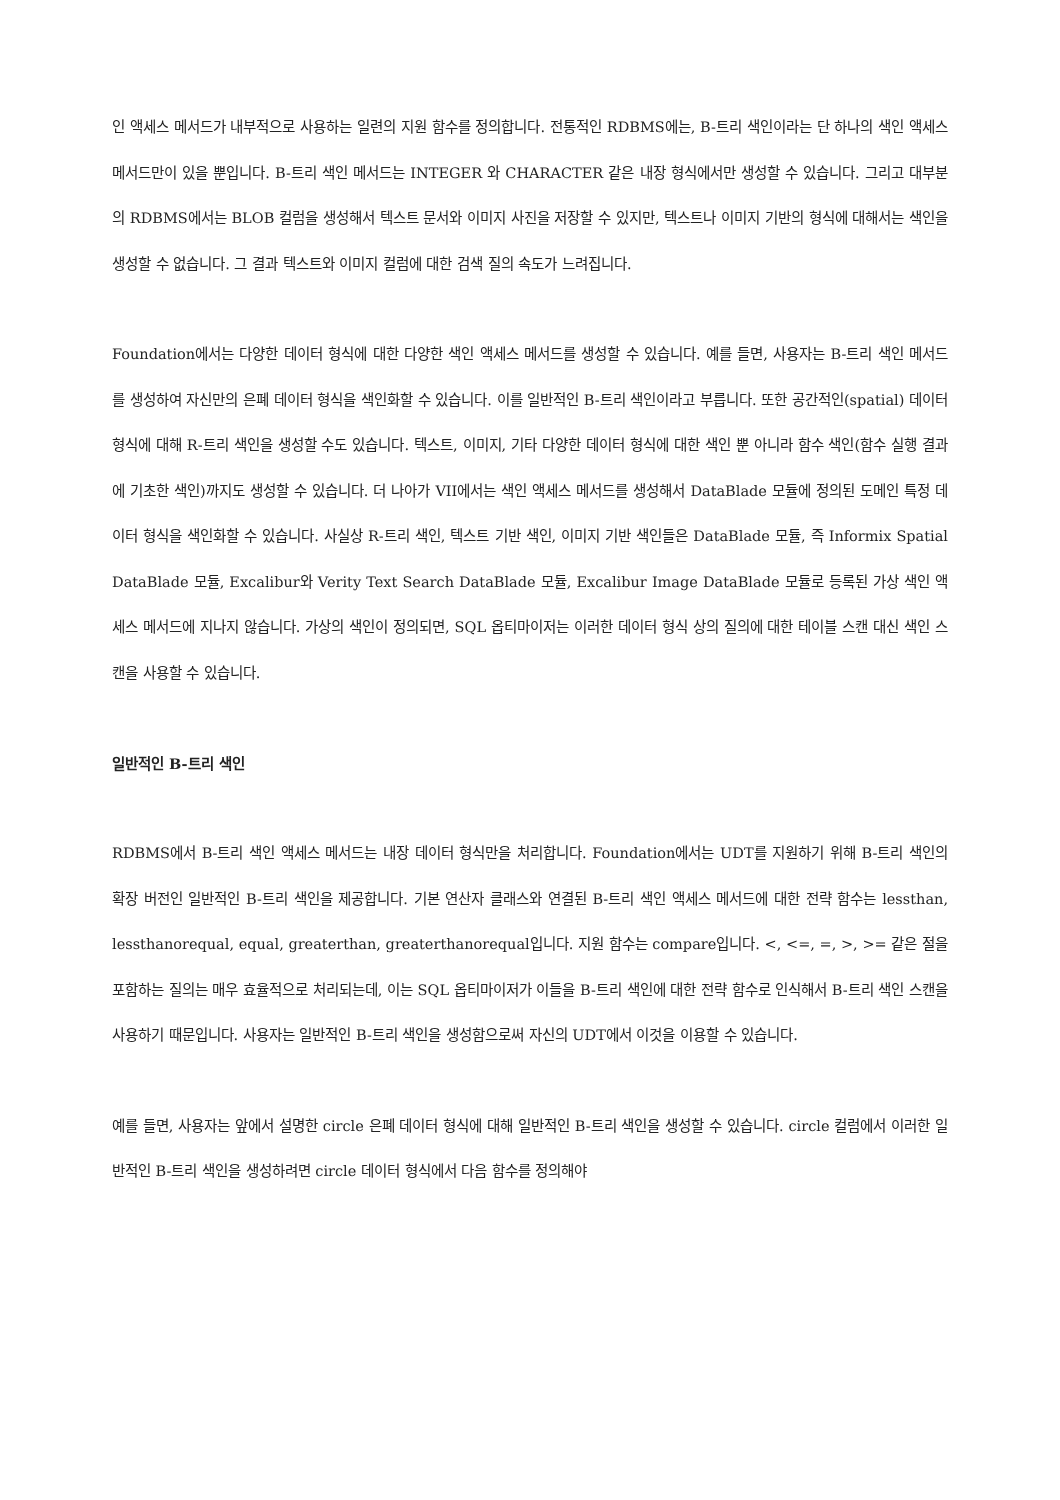인 액세스 메서드가 내부적으로 사용하는 일련의 지원 함수를 정의합니다. 전통적인 RDBMS에는, B-트리 색인이라는 단 하나의 색인 액세스 메서드만이 있을 뿐입니다. B-트리 색인 메서드는 INTEGER 와 CHARACTER 같은 내장 형식에서만 생성할 수 있습니다. 그리고 대부분의 RDBMS에서는 BLOB 컬럼을 생성해서 텍스트 문서와 이미지 사진을 저장할 수 있지만, 텍스트나 이미지 기반의 형식에 대해서는 색인을 생성할 수 없습니다. 그 결과 텍스트와 이미지 컬럼에 대한 검색 질의 속도가 느려집니다.
Foundation에서는 다양한 데이터 형식에 대한 다양한 색인 액세스 메서드를 생성할 수 있습니다. 예를 들면, 사용자는 B-트리 색인 메서드를 생성하여 자신만의 은폐 데이터 형식을 색인화할 수 있습니다. 이를 일반적인 B-트리 색인이라고 부릅니다. 또한 공간적인(spatial) 데이터 형식에 대해 R-트리 색인을 생성할 수도 있습니다. 텍스트, 이미지, 기타 다양한 데이터 형식에 대한 색인 뿐 아니라 함수 색인(함수 실행 결과에 기초한 색인)까지도 생성할 수 있습니다. 더 나아가 VII에서는 색인 액세스 메서드를 생성해서 DataBlade 모듈에 정의된 도메인 특정 데이터 형식을 색인화할 수 있습니다. 사실상 R-트리 색인, 텍스트 기반 색인, 이미지 기반 색인들은 DataBlade 모듈, 즉 Informix Spatial DataBlade 모듈, Excalibur와 Verity Text Search DataBlade 모듈, Excalibur Image DataBlade 모듈로 등록된 가상 색인 액세스 메서드에 지나지 않습니다. 가상의 색인이 정의되면, SQL 옵티마이저는 이러한 데이터 형식 상의 질의에 대한 테이블 스캔 대신 색인 스캔을 사용할 수 있습니다.
일반적인 B-트리 색인
RDBMS에서 B-트리 색인 액세스 메서드는 내장 데이터 형식만을 처리합니다. Foundation에서는 UDT를 지원하기 위해 B-트리 색인의 확장 버전인 일반적인 B-트리 색인을 제공합니다. 기본 연산자 클래스와 연결된 B-트리 색인 액세스 메서드에 대한 전략 함수는 lessthan, lessthanorequal, equal, greaterthan, greaterthanorequal입니다. 지원 함수는 compare입니다. <, <=, =, >, >= 같은 절을 포함하는 질의는 매우 효율적으로 처리되는데, 이는 SQL 옵티마이저가 이들을 B-트리 색인에 대한 전략 함수로 인식해서 B-트리 색인 스캔을 사용하기 때문입니다. 사용자는 일반적인 B-트리 색인을 생성함으로써 자신의 UDT에서 이것을 이용할 수 있습니다.
예를 들면, 사용자는 앞에서 설명한 circle 은폐 데이터 형식에 대해 일반적인 B-트리 색인을 생성할 수 있습니다. circle 컬럼에서 이러한 일반적인 B-트리 색인을 생성하려면 circle 데이터 형식에서 다음 함수를 정의해야